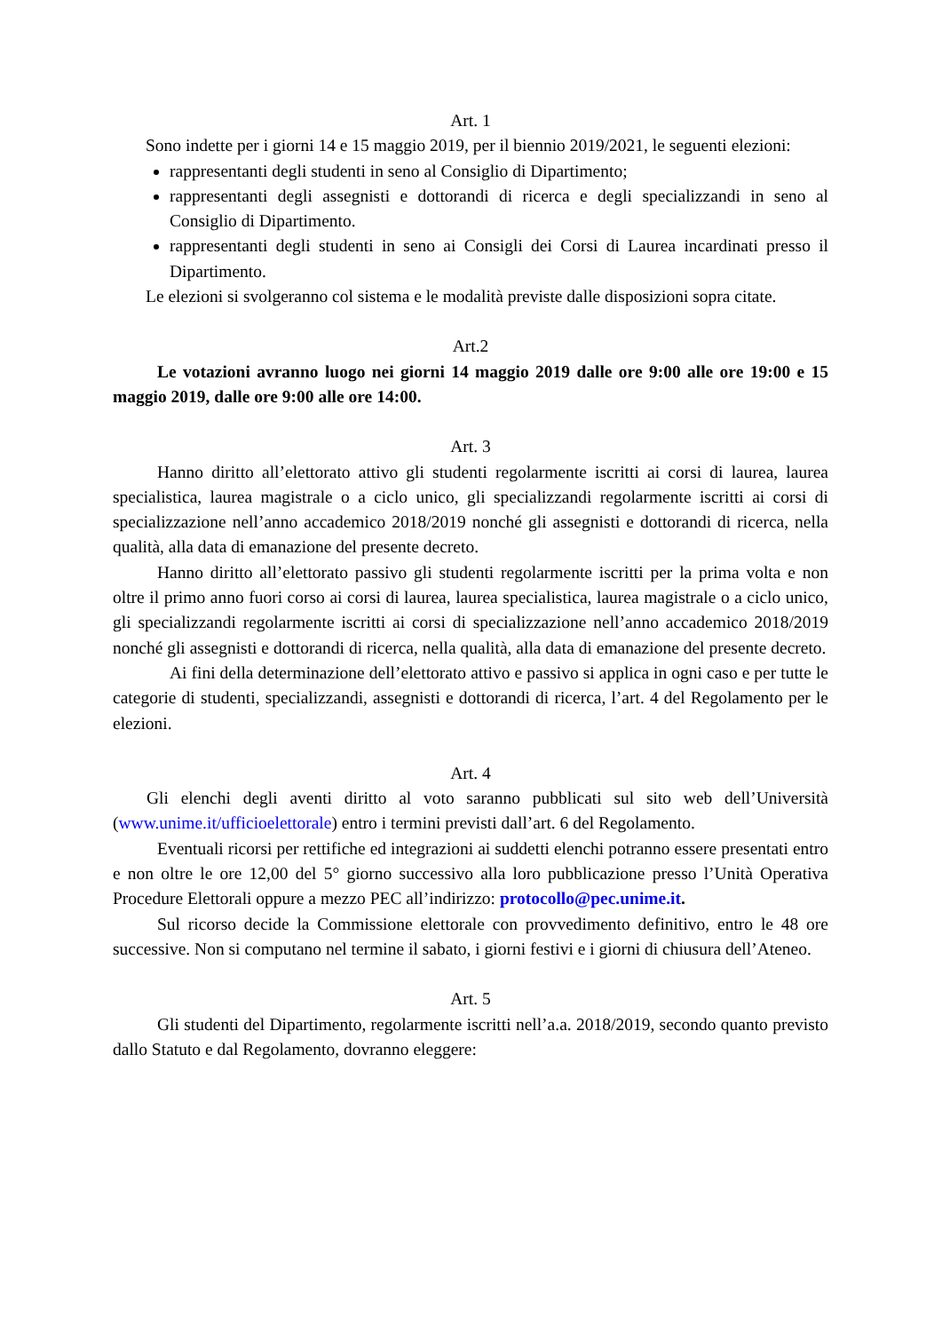Art. 1
Sono indette per i giorni 14 e 15 maggio 2019, per il biennio 2019/2021, le seguenti elezioni:
rappresentanti degli studenti in seno al Consiglio di Dipartimento;
rappresentanti degli assegnisti e dottorandi di ricerca e degli specializzandi in seno al Consiglio di Dipartimento.
rappresentanti degli studenti in seno ai Consigli dei Corsi di Laurea incardinati presso il Dipartimento.
Le elezioni si svolgeranno col sistema e le modalità previste dalle disposizioni sopra citate.
Art.2
Le votazioni avranno luogo nei giorni 14 maggio 2019 dalle ore 9:00 alle ore 19:00 e 15 maggio 2019, dalle ore 9:00 alle ore 14:00.
Art. 3
Hanno diritto all’elettorato attivo gli studenti regolarmente iscritti ai corsi di laurea, laurea specialistica, laurea magistrale o a ciclo unico, gli specializzandi regolarmente iscritti ai corsi di specializzazione nell’anno accademico 2018/2019 nonché gli assegnisti e dottorandi di ricerca, nella qualità, alla data di emanazione del presente decreto.
Hanno diritto all’elettorato passivo gli studenti regolarmente iscritti per la prima volta e non oltre il primo anno fuori corso ai corsi di laurea, laurea specialistica, laurea magistrale o a ciclo unico, gli specializzandi regolarmente iscritti ai corsi di specializzazione nell’anno accademico 2018/2019 nonché gli assegnisti e dottorandi di ricerca, nella qualità, alla data di emanazione del presente decreto.
Ai fini della determinazione dell’elettorato attivo e passivo si applica in ogni caso e per tutte le categorie di studenti, specializzandi, assegnisti e dottorandi di ricerca, l’art. 4 del Regolamento per le elezioni.
Art. 4
Gli elenchi degli aventi diritto al voto saranno pubblicati sul sito web dell’Università (www.unime.it/ufficioelettorale) entro i termini previsti dall’art. 6 del Regolamento.
Eventuali ricorsi per rettifiche ed integrazioni ai suddetti elenchi potranno essere presentati entro e non oltre le ore 12,00 del 5° giorno successivo alla loro pubblicazione presso l’Unità Operativa Procedure Elettorali oppure a mezzo PEC all’indirizzo: protocollo@pec.unime.it.
Sul ricorso decide la Commissione elettorale con provvedimento definitivo, entro le 48 ore successive. Non si computano nel termine il sabato, i giorni festivi e i giorni di chiusura dell’Ateneo.
Art. 5
Gli studenti del Dipartimento, regolarmente iscritti nell’a.a. 2018/2019, secondo quanto previsto dallo Statuto e dal Regolamento, dovranno eleggere: